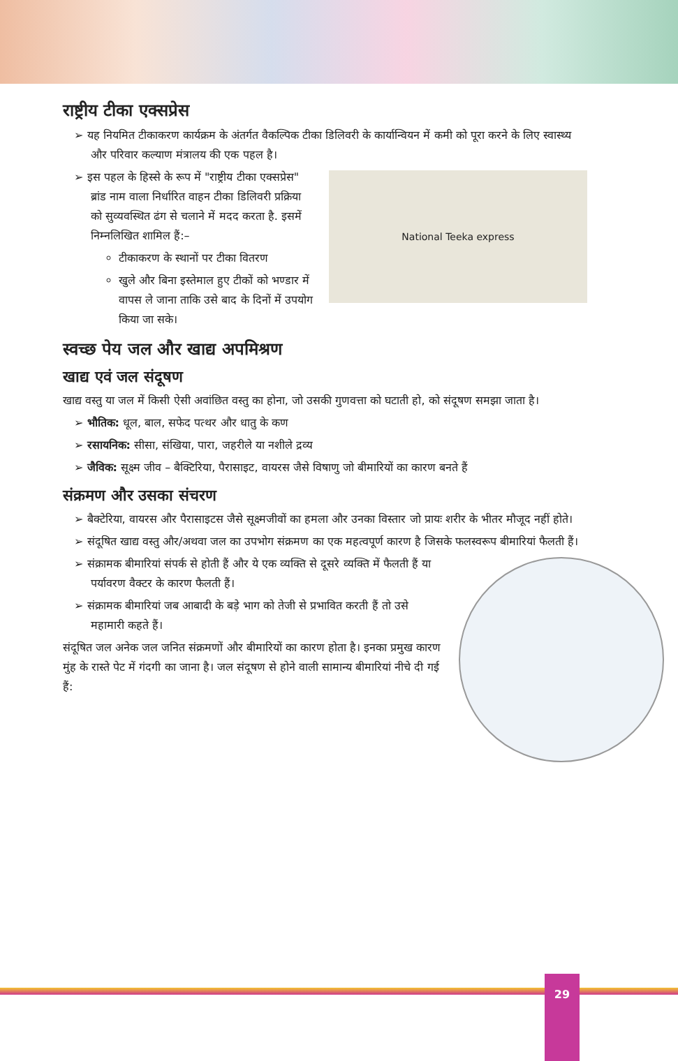राष्ट्रीय टीका एक्सप्रेस
यह नियमित टीकाकरण कार्यक्रम के अंतर्गत वैकल्पिक टीका डिलिवरी के कार्यान्वियन में कमी को पूरा करने के लिए स्वास्थ्य और परिवार कल्याण मंत्रालय की एक पहल है।
National Teeka express
इस पहल के हिस्से के रूप में "राष्ट्रीय टीका एक्सप्रेस" ब्रांड नाम वाला निर्धारित वाहन टीका डिलिवरी प्रक्रिया को सुव्यवस्थित ढंग से चलाने में मदद करता है. इसमें निम्नलिखित शामिल हैं:–
टीकाकरण के स्थानों पर टीका वितरण
खुले और बिना इस्तेमाल हुए टीकों को भण्डार में वापस ले जाना ताकि उसे बाद के दिनों में उपयोग किया जा सके।
स्वच्छ पेय जल और खाद्य अपमिश्रण
खाद्य एवं जल संदूषण
खाद्य वस्तु या जल में किसी ऐसी अवांछित वस्तु का होना, जो उसकी गुणवत्ता को घटाती हो, को संदूषण समझा जाता है।
भौतिक: धूल, बाल, सफेद पत्थर और धातु के कण
रसायनिक: सीसा, संखिया, पारा, जहरीले या नशीले द्रव्य
जैविक: सूक्ष्म जीव – बैक्टिरिया, पैरासाइट, वायरस जैसे विषाणु जो बीमारियों का कारण बनते हैं
संक्रमण और उसका संचरण
बैक्टेरिया, वायरस और पैरासाइटस जैसे सूक्ष्मजीवों का हमला और उनका विस्तार जो प्रायः शरीर के भीतर मौजूद नहीं होते।
संदूषित खाद्य वस्तु और/अथवा जल का उपभोग संक्रमण का एक महत्वपूर्ण कारण है जिसके फलस्वरूप बीमारियां फैलती हैं।
संक्रामक बीमारियां संपर्क से होती हैं और ये एक व्यक्ति से दूसरे व्यक्ति में फैलती हैं या पर्यावरण वैक्टर के कारण फैलती हैं।
संक्रामक बीमारियां जब आबादी के बड़े भाग को तेजी से प्रभावित करती हैं तो उसे महामारी कहते हैं।
संदूषित जल अनेक जल जनित संक्रमणों और बीमारियों का कारण होता है। इनका प्रमुख कारण मुंह के रास्ते पेट में गंदगी का जाना है। जल संदूषण से होने वाली सामान्य बीमारियां नीचे दी गई हैं:
29